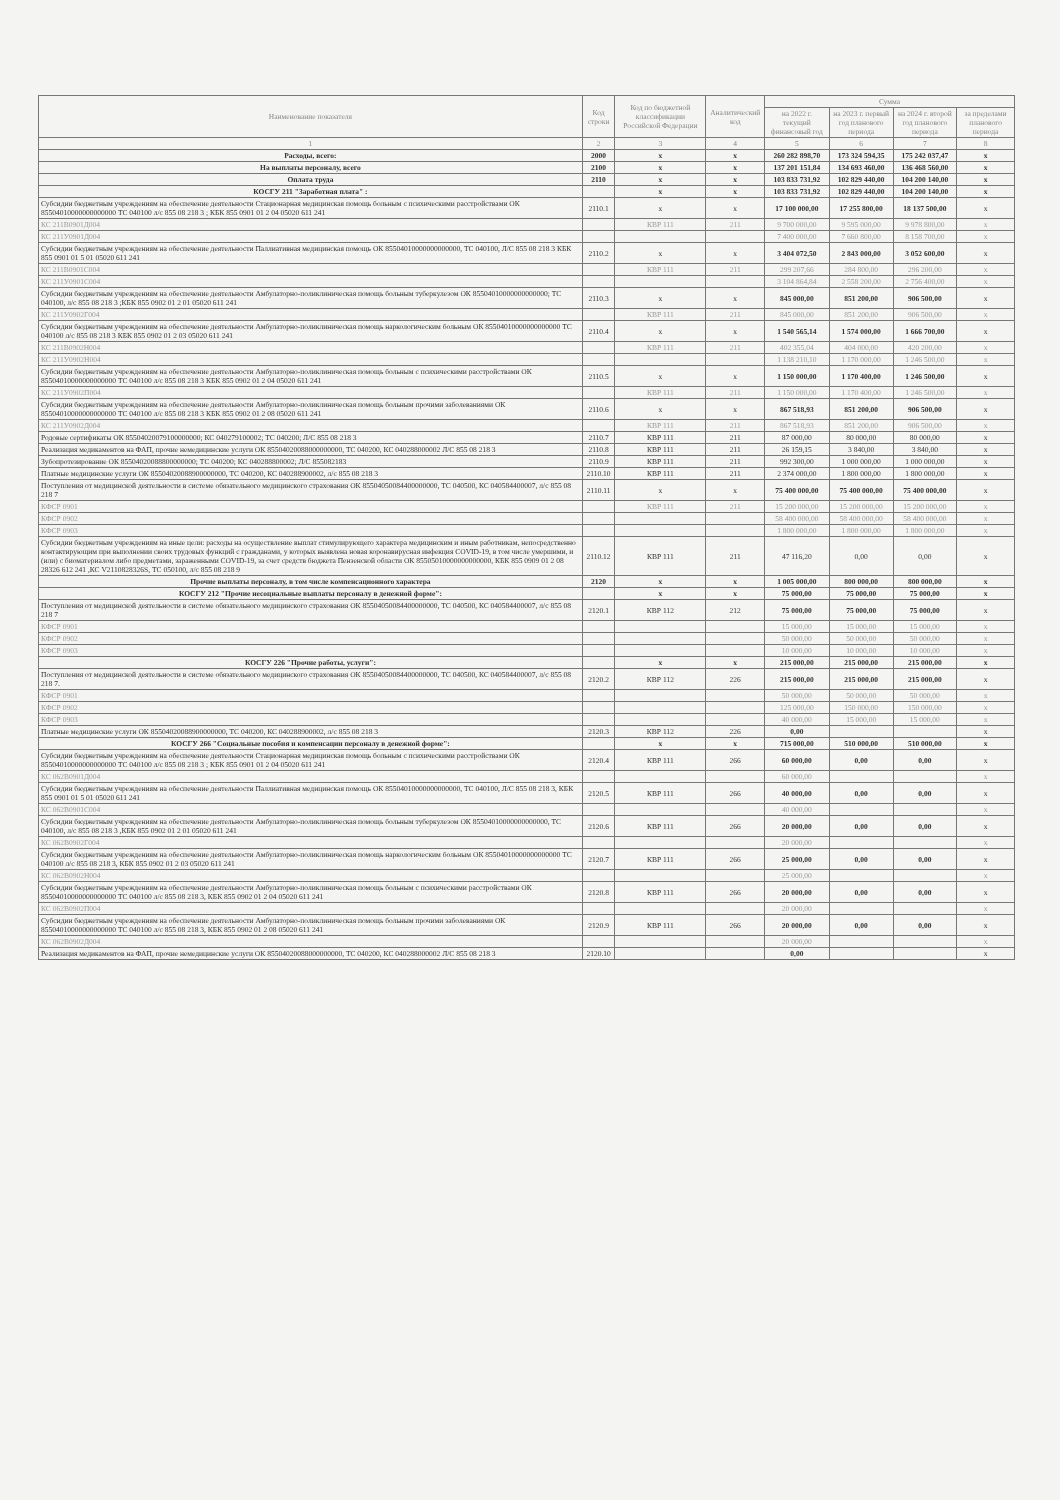| Наименование показателя | Код строки | Код по бюджетной классификации Российской Федерации | Аналитический код | Сумма | | | |
| --- | --- | --- | --- | --- | --- | --- | --- |
| | | | | на 2022 г. текущий финансовый год | на 2023 г. первый год планового периода | на 2024 г. второй год планового периода | за пределами планового периода |
| 1 | 2 | 3 | 4 | 5 | 6 | 7 | 8 |
| Расходы, всего: | 2000 | x | x | 260 282 898,70 | 173 324 594,35 | 175 242 037,47 | x |
| На выплаты персоналу, всего | 2100 | x | x | 137 201 151,84 | 134 693 460,00 | 136 468 560,00 | x |
| Оплата труда | 2110 | x | x | 103 833 731,92 | 102 829 440,00 | 104 200 140,00 | x |
| КОСГУ 211 "Заработная плата" : | | x | x | 103 833 731,92 | 102 829 440,00 | 104 200 140,00 | x |
| Субсидии бюджетным учреждениям на обеспечение деятельности Стационарная медицинская помощь больным с психическими расстройствами ОК 85504010000000000000 ТС 040100 л/с 855 08 218 3 ; КБК 855 0901 01 2 04 05020 611 241 | 2110.1 | x | x | 17 100 000,00 | 17 255 800,00 | 18 137 500,00 | x |
| КС 211В0901Д004 | | КВР 111 | 211 | 9 700 000,00 | 9 595 000,00 | 9 978 800,00 | x |
| КС 211У0901Д004 | | | | 7 400 000,00 | 7 660 800,00 | 8 158 700,00 | x |
| Субсидии бюджетным учреждениям на обеспечение деятельности Паллиативная медицинская помощь ОК 85504010000000000000, ТС 040100, Л/С 855 08 218 3 КБК 855 0901 01 5 01 05020 611 241 | 2110.2 | x | x | 3 404 072,50 | 2 843 000,00 | 3 052 600,00 | x |
| КС 211В0901С004 | | КВР 111 | 211 | 299 207,66 | 284 800,00 | 296 200,00 | x |
| КС 211У0901С004 | | | | 3 104 864,84 | 2 558 200,00 | 2 756 400,00 | x |
| Субсидии бюджетным учреждениям на обеспечение деятельности Амбулаторно-поликлиническая помощь больным туберкулезом ОК 85504010000000000000; ТС 040100, л/с 855 08 218 3 ;КБК 855 0902 01 2 01 05020 611 241 | 2110.3 | x | x | 845 000,00 | 851 200,00 | 906 500,00 | x |
| КС 211У0902Г004 | | КВР 111 | 211 | 845 000,00 | 851 200,00 | 906 500,00 | x |
| Субсидии бюджетным учреждениям на обеспечение деятельности Амбулаторно-поликлиническая помощь наркологическим больным ОК 85504010000000000000 ТС 040100 л/с 855 08 218 3 КБК 855 0902 01 2 03 05020 611 241 | 2110.4 | x | x | 1 540 565,14 | 1 574 000,00 | 1 666 700,00 | x |
| КС 211В0902Н004 | | КВР 111 | 211 | 402 355,04 | 404 000,00 | 420 200,00 | x |
| КС 211У0902Н004 | | | | 1 138 210,10 | 1 170 000,00 | 1 246 500,00 | x |
| Субсидии бюджетным учреждениям на обеспечение деятельности Амбулаторно-поликлиническая помощь больным с психическими расстройствами ОК 85504010000000000000 ТС 040100 л/с 855 08 218 3 КБК 855 0902 01 2 04 05020 611 241 | 2110.5 | x | x | 1 150 000,00 | 1 170 400,00 | 1 246 500,00 | x |
| КС 211У0902П004 | | КВР 111 | 211 | 1 150 000,00 | 1 170 400,00 | 1 246 500,00 | x |
| Субсидии бюджетным учреждениям на обеспечение деятельности Амбулаторно-поликлиническая помощь больным прочими заболеваниями ОК 85504010000000000000 ТС 040100 л/с 855 08 218 3 КБК 855 0902 01 2 08 05020 611 241 | 2110.6 | x | x | 867 518,93 | 851 200,00 | 906 500,00 | x |
| КС 211У0902Д004 | | КВР 111 | 211 | 867 518,93 | 851 200,00 | 906 500,00 | x |
| Родовые сертификаты ОК 85504020079100000000; КС 040279100002; ТС 040200; Л/С 855 08 218 3 | 2110.7 | КВР 111 | 211 | 87 000,00 | 80 000,00 | 80 000,00 | x |
| Реализация медикаментов на ФАП, прочие немедицинские услуги ОК 85504020088000000000, ТС 040200, КС 040288000002 Л/С 855 08 218 3 | 2110.8 | КВР 111 | 211 | 26 159,15 | 3 840,00 | 3 840,00 | x |
| Зубопротезирование ОК 85504020088800000000; ТС 040200; КС 040288800002; Л/С 855082183 | 2110.9 | КВР 111 | 211 | 992 300,00 | 1 000 000,00 | 1 000 000,00 | x |
| Платные медицинские услуги ОК 85504020088900000000, ТС 040200, КС 040288900002, л/с 855 08 218 3 | 2110.10 | КВР 111 | 211 | 2 374 000,00 | 1 800 000,00 | 1 800 000,00 | x |
| Поступления от медицинской деятельности в системе обязательного медицинского страхования ОК 85504050084400000000, ТС 040500, КС 040584400007, л/с 855 08 218 7 | 2110.11 | x | x | 75 400 000,00 | 75 400 000,00 | 75 400 000,00 | x |
| КФСР 0901 | | КВР 111 | 211 | 15 200 000,00 | 15 200 000,00 | 15 200 000,00 | x |
| КФСР 0902 | | | | 58 400 000,00 | 58 400 000,00 | 58 400 000,00 | x |
| КФСР 0903 | | | | 1 800 000,00 | 1 800 000,00 | 1 800 000,00 | x |
| Субсидии бюджетным учреждениям на иные цели: расходы на осуществление выплат стимулирующего характера медицинским и иным работникам, непосредственно контактирующим при выполнении своих трудовых функций с гражданами, у которых выявлена новая коронавирусная инфекция COVID-19, в том числе умершими, и (или) с биоматериалом либо предметами, зараженными COVID-19, за счет средств бюджета Пензенской области ОК 85505010000000000000, КБК 855 0909 01 2 08 28326 612 241 ,КС V2110828326S, ТС 050100, л/с 855 08 218 9 | 2110.12 | КВР 111 | 211 | 47 116,20 | 0,00 | 0,00 | x |
| Прочие выплаты персоналу, в том числе компенсационного характера | 2120 | x | x | 1 005 000,00 | 800 000,00 | 800 000,00 | x |
| КОСГУ 212 "Прочие несоциальные выплаты персоналу в денежной форме": | | x | x | 75 000,00 | 75 000,00 | 75 000,00 | x |
| Поступления от медицинской деятельности в системе обязательного медицинского страхования ОК 85504050084400000000, ТС 040500, КС 040584400007, л/с 855 08 218 7 | 2120.1 | КВР 112 | 212 | 75 000,00 | 75 000,00 | 75 000,00 | x |
| КФСР 0901 | | | | 15 000,00 | 15 000,00 | 15 000,00 | x |
| КФСР 0902 | | | | 50 000,00 | 50 000,00 | 50 000,00 | x |
| КФСР 0903 | | | | 10 000,00 | 10 000,00 | 10 000,00 | x |
| КОСГУ 226 "Прочие работы, услуги": | | x | x | 215 000,00 | 215 000,00 | 215 000,00 | x |
| Поступления от медицинской деятельности в системе обязательного медицинского страхования ОК 85504050084400000000, ТС 040500, КС 040584400007, л/с 855 08 218 7. | 2120.2 | КВР 112 | 226 | 215 000,00 | 215 000,00 | 215 000,00 | x |
| КФСР 0901 | | | | 50 000,00 | 50 000,00 | 50 000,00 | x |
| КФСР 0902 | | | | 125 000,00 | 150 000,00 | 150 000,00 | x |
| КФСР 0903 | | | | 40 000,00 | 15 000,00 | 15 000,00 | x |
| Платные медицинские услуги ОК 85504020088900000000, ТС 040200, КС 040288900002, л/с 855 08 218 3 | 2120.3 | КВР 112 | 226 | 0,00 | | | x |
| КОСГУ 266 "Социальные пособия и компенсации персоналу в денежной форме": | | x | x | 715 000,00 | 510 000,00 | 510 000,00 | x |
| Субсидии бюджетным учреждениям на обеспечение деятельности Стационарная медицинская помощь больным с психическими расстройствами ОК 85504010000000000000 ТС 040100 л/с 855 08 218 3 ; КБК 855 0901 01 2 04 05020 611 241 | 2120.4 | КВР 111 | 266 | 60 000,00 | 0,00 | 0,00 | x |
| КС 062В0901Д004 | | | | 60 000,00 | | | x |
| Субсидии бюджетным учреждениям на обеспечение деятельности Паллиативная медицинская помощь ОК 85504010000000000000, ТС 040100, Л/С 855 08 218 3, КБК 855 0901 01 5 01 05020 611 241 | 2120.5 | КВР 111 | 266 | 40 000,00 | 0,00 | 0,00 | x |
| КС 062В0901С004 | | | | 40 000,00 | | | x |
| Субсидии бюджетным учреждениям на обеспечение деятельности Амбулаторно-поликлиническая помощь больным туберкулезом ОК 85504010000000000000, ТС 040100, л/с 855 08 218 3 ,КБК 855 0902 01 2 01 05020 611 241 | 2120.6 | КВР 111 | 266 | 20 000,00 | 0,00 | 0,00 | x |
| КС 062В0902Г004 | | | | 20 000,00 | | | x |
| Субсидии бюджетным учреждениям на обеспечение деятельности Амбулаторно-поликлиническая помощь наркологическим больным ОК 85504010000000000000 ТС 040100 л/с 855 08 218 3, КБК 855 0902 01 2 03 05020 611 241 | 2120.7 | КВР 111 | 266 | 25 000,00 | 0,00 | 0,00 | x |
| КС 062В0902Н004 | | | | 25 000,00 | | | x |
| Субсидии бюджетным учреждениям на обеспечение деятельности Амбулаторно-поликлиническая помощь больным с психическими расстройствами ОК 85504010000000000000 ТС 040100 л/с 855 08 218 3, КБК 855 0902 01 2 04 05020 611 241 | 2120.8 | КВР 111 | 266 | 20 000,00 | 0,00 | 0,00 | x |
| КС 062В0902П004 | | | | 20 000,00 | | | x |
| Субсидии бюджетным учреждениям на обеспечение деятельности Амбулаторно-поликлиническая помощь больным прочими заболеваниями ОК 85504010000000000000 ТС 040100 л/с 855 08 218 3, КБК 855 0902 01 2 08 05020 611 241 | 2120.9 | КВР 111 | 266 | 20 000,00 | 0,00 | 0,00 | x |
| КС 062В0902Д004 | | | | 20 000,00 | | | x |
| Реализация медикаментов на ФАП, прочие немедицинские услуги ОК 85504020088000000000, ТС 040200, КС 040288000002 Л/С 855 08 218 3 | 2120.10 | | | 0,00 | | | x |